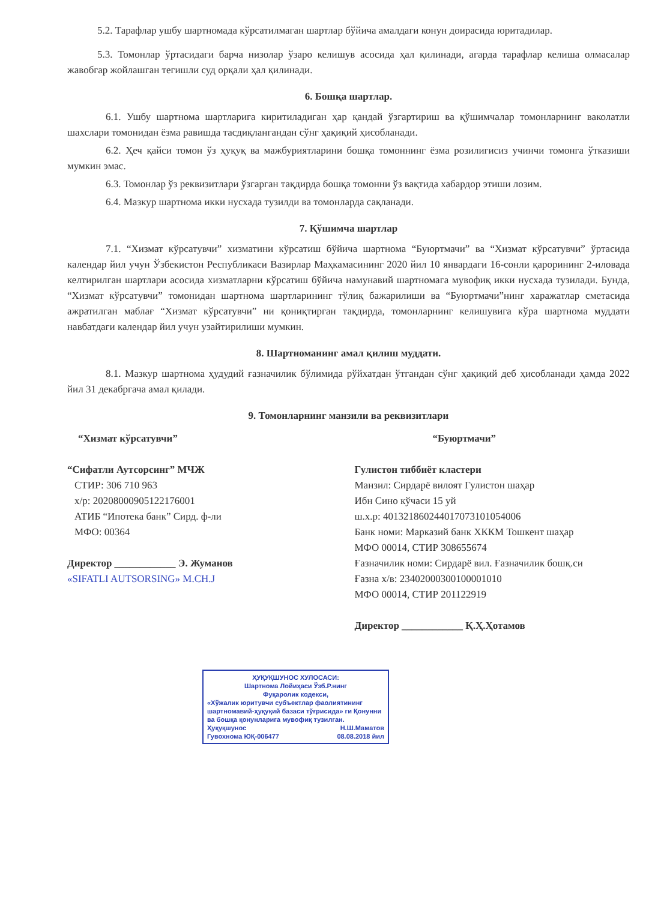5.2. Тарафлар ушбу шартномада кўрсатилмаган шартлар бўйича амалдаги конун доирасида юритадилар.
5.3. Томонлар ўртасидаги барча низолар ўзаро келишув асосида ҳал қилинади, агарда тарафлар келиша олмасалар жавобгар жойлашган тегишли суд орқали ҳал қилинади.
6. Бошқа шартлар.
6.1. Ушбу шартнома шартларига киритиладиган ҳар қандай ўзгартириш ва қўшимчалар томонларнинг ваколатли шахслари томонидан ёзма равишда тасдиқлангандан сўнг ҳақиқий ҳисобланади.
6.2. Ҳеч қайси томон ўз ҳуқуқ ва мажбуриятларини бошқа томоннинг ёзма розилигисиз учинчи томонга ўтказиши мумкин эмас.
6.3. Томонлар ўз реквизитлари ўзгарган тақдирда бошқа томонни ўз вақтида хабардор этиши лозим.
6.4. Мазкур шартнома икки нусхада тузилди ва томонларда сақланади.
7. Қўшимча шартлар
7.1. “Хизмат кўрсатувчи” хизматини кўрсатиш бўйича шартнома “Буюртмачи” ва “Хизмат кўрсатувчи” ўртасида календар йил учун Ўзбекистон Республикаси Вазирлар Маҳкамасининг 2020 йил 10 январдаги 16-сонли қарорининг 2-иловада келтирилган шартлари асосида хизматларни кўрсатиш бўйича намунавий шартномага мувофиқ икки нусхада тузилади. Бунда, “Хизмат кўрсатувчи” томонидан шартнома шартларининг тўлиқ бажарилиши ва “Буюртмачи”нинг харажатлар сметасида ажратилган маблағ “Хизмат кўрсатувчи” ни қониқтирган тақдирда, томонларнинг келишувига кўра шартнома муддати навбатдаги календар йил учун узайтирилиши мумкин.
8. Шартноманинг амал қилиш муддати.
8.1. Мазкур шартнома ҳудудий ғазначилик бўлимида рўйхатдан ўтгандан сўнг ҳақиқий деб ҳисобланади ҳамда 2022 йил 31 декабргача амал қилади.
9. Томонларнинг манзили ва реквизитлари
“Хизмат кўрсатувчи”
“Сифатли Аутсорсинг” МЧЖ
СТИР: 306 710 963
х/р: 20208000905122176001
АТИБ “Ипотека банк” Сирд. ф-ли
МФО: 00364
Директор ____________ Э. Жуманов
«SIFATLI AUTSORSING» M.CH.J
“Буюртмачи”
Гулистон тиббиёт кластери
Манзил: Сирдарё вилоят Гулистон шаҳар
Ибн Сино кўчаси 15 уй
ш.х.р: 401321860244017073101054006
Банк номи: Марказий банк ХККМ Тошкент шаҳар
МФО 00014, СТИР 308655674
Ғазначилик номи: Сирдарё вил. Ғазначилик бошқ.си
Ғазна х/в: 23402000300100001010
МФО 00014, СТИР 201122919
Директор ____________ Қ.Ҳ.Ҳотамов
ҲУҚУҚШУНОС ХУЛОСАСИ:
Шартнома Лойиҳаси Ўзб.Р.нинг
Фуқаролик кодекси,
«Хўжалик юритувчи субъектлар фаолиятининг шартномавий-ҳуқуқий базаси тўғрисида» ги Қонунни ва бошқа қонунларига мувофиқ тузилган.
Ҳуқуқшунос Н.Ш.Маматов
Гувохнома ЮҚ-006477 08.08.2018 йил